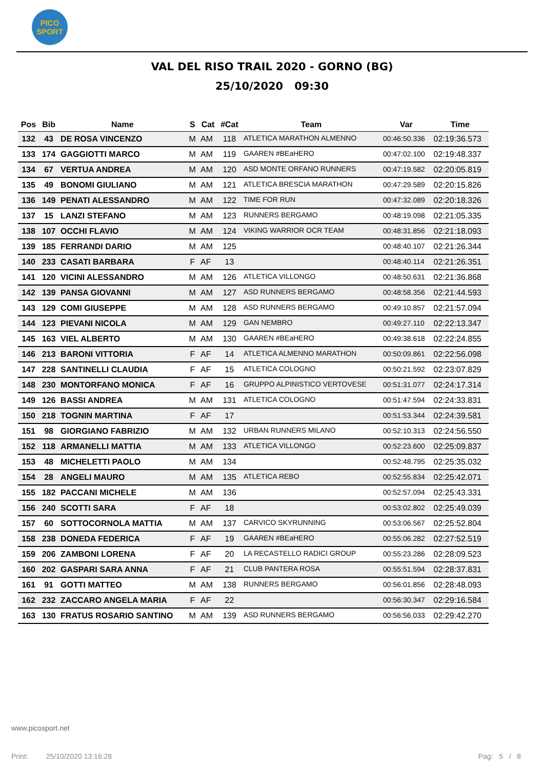PICO
SPORT
VAL DEL RISO TRAIL 2020 - GORNO (BG)
25/10/2020 09:30
| Pos | Bib | Name | S | Cat | #Cat | Team | Var | Time |
| --- | --- | --- | --- | --- | --- | --- | --- | --- |
| 132 | 43 | DE ROSA VINCENZO | M | AM | 118 | ATLETICA MARATHON ALMENNO | 00:46:50.336 | 02:19:36.573 |
| 133 | 174 | GAGGIOTTI MARCO | M | AM | 119 | GAAREN #BEaHERO | 00:47:02.100 | 02:19:48.337 |
| 134 | 67 | VERTUA ANDREA | M | AM | 120 | ASD MONTE ORFANO RUNNERS | 00:47:19.582 | 02:20:05.819 |
| 135 | 49 | BONOMI GIULIANO | M | AM | 121 | ATLETICA BRESCIA MARATHON | 00:47:29.589 | 02:20:15.826 |
| 136 | 149 | PENATI ALESSANDRO | M | AM | 122 | TIME FOR RUN | 00:47:32.089 | 02:20:18.326 |
| 137 | 15 | LANZI STEFANO | M | AM | 123 | RUNNERS BERGAMO | 00:48:19.098 | 02:21:05.335 |
| 138 | 107 | OCCHI FLAVIO | M | AM | 124 | VIKING WARRIOR OCR TEAM | 00:48:31.856 | 02:21:18.093 |
| 139 | 185 | FERRANDI DARIO | M | AM | 125 | | 00:48:40.107 | 02:21:26.344 |
| 140 | 233 | CASATI BARBARA | F | AF | 13 | | 00:48:40.114 | 02:21:26.351 |
| 141 | 120 | VICINI ALESSANDRO | M | AM | 126 | ATLETICA VILLONGO | 00:48:50.631 | 02:21:36.868 |
| 142 | 139 | PANSA GIOVANNI | M | AM | 127 | ASD RUNNERS BERGAMO | 00:48:58.356 | 02:21:44.593 |
| 143 | 129 | COMI GIUSEPPE | M | AM | 128 | ASD RUNNERS BERGAMO | 00:49:10.857 | 02:21:57.094 |
| 144 | 123 | PIEVANI NICOLA | M | AM | 129 | GAN NEMBRO | 00:49:27.110 | 02:22:13.347 |
| 145 | 163 | VIEL ALBERTO | M | AM | 130 | GAAREN #BEaHERO | 00:49:38.618 | 02:22:24.855 |
| 146 | 213 | BARONI VITTORIA | F | AF | 14 | ATLETICA ALMENNO MARATHON | 00:50:09.861 | 02:22:56.098 |
| 147 | 228 | SANTINELLI CLAUDIA | F | AF | 15 | ATLETICA COLOGNO | 00:50:21.592 | 02:23:07.829 |
| 148 | 230 | MONTORFANO MONICA | F | AF | 16 | GRUPPO ALPINISTICO VERTOVESE | 00:51:31.077 | 02:24:17.314 |
| 149 | 126 | BASSI ANDREA | M | AM | 131 | ATLETICA COLOGNO | 00:51:47.594 | 02:24:33.831 |
| 150 | 218 | TOGNIN MARTINA | F | AF | 17 | | 00:51:53.344 | 02:24:39.581 |
| 151 | 98 | GIORGIANO FABRIZIO | M | AM | 132 | URBAN RUNNERS MILANO | 00:52:10.313 | 02:24:56.550 |
| 152 | 118 | ARMANELLI MATTIA | M | AM | 133 | ATLETICA VILLONGO | 00:52:23.600 | 02:25:09.837 |
| 153 | 48 | MICHELETTI PAOLO | M | AM | 134 | | 00:52:48.795 | 02:25:35.032 |
| 154 | 28 | ANGELI MAURO | M | AM | 135 | ATLETICA REBO | 00:52:55.834 | 02:25:42.071 |
| 155 | 182 | PACCANI MICHELE | M | AM | 136 | | 00:52:57.094 | 02:25:43.331 |
| 156 | 240 | SCOTTI SARA | F | AF | 18 | | 00:53:02.802 | 02:25:49.039 |
| 157 | 60 | SOTTOCORNOLA MATTIA | M | AM | 137 | CARVICO SKYRUNNING | 00:53:06.567 | 02:25:52.804 |
| 158 | 238 | DONEDA FEDERICA | F | AF | 19 | GAAREN #BEaHERO | 00:55:06.282 | 02:27:52.519 |
| 159 | 206 | ZAMBONI LORENA | F | AF | 20 | LA RECASTELLO RADICI GROUP | 00:55:23.286 | 02:28:09.523 |
| 160 | 202 | GASPARI SARA ANNA | F | AF | 21 | CLUB PANTERA ROSA | 00:55:51.594 | 02:28:37.831 |
| 161 | 91 | GOTTI MATTEO | M | AM | 138 | RUNNERS BERGAMO | 00:56:01.856 | 02:28:48.093 |
| 162 | 232 | ZACCARO ANGELA MARIA | F | AF | 22 | | 00:56:30.347 | 02:29:16.584 |
| 163 | 130 | FRATUS ROSARIO SANTINO | M | AM | 139 | ASD RUNNERS BERGAMO | 00:56:56.033 | 02:29:42.270 |
www.picosport.net
Print: 25/10/2020 13:16:28
Pag: 5 / 8